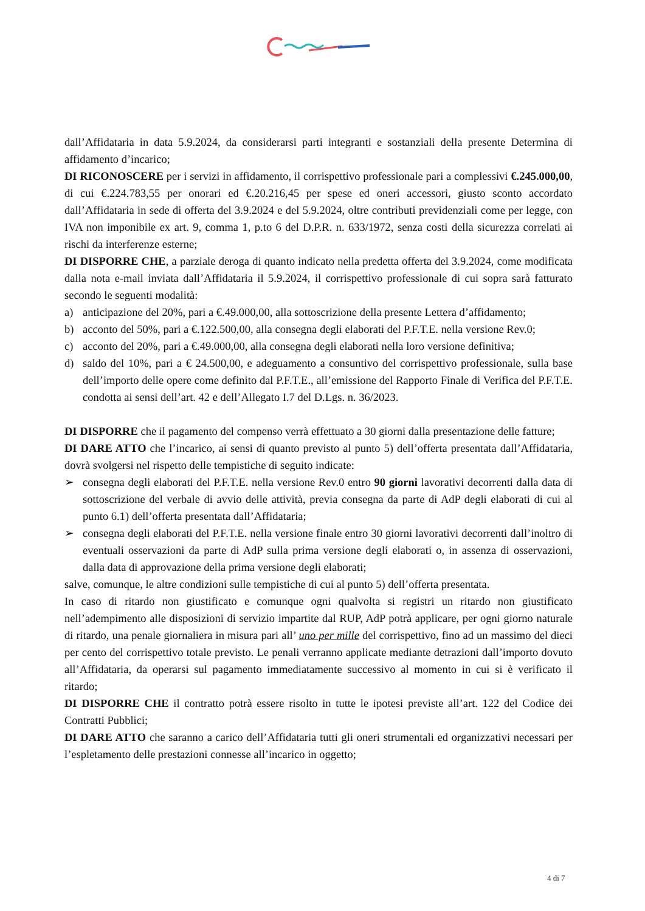dall’Affidataria in data 5.9.2024, da considerarsi parti integranti e sostanziali della presente Determina di affidamento d’incarico;
DI RICONOSCERE per i servizi in affidamento, il corrispettivo professionale pari a complessivi €.245.000,00, di cui €.224.783,55 per onorari ed €.20.216,45 per spese ed oneri accessori, giusto sconto accordato dall’Affidataria in sede di offerta del 3.9.2024 e del 5.9.2024, oltre contributi previdenziali come per legge, con IVA non imponibile ex art. 9, comma 1, p.to 6 del D.P.R. n. 633/1972, senza costi della sicurezza correlati ai rischi da interferenze esterne;
DI DISPORRE CHE, a parziale deroga di quanto indicato nella predetta offerta del 3.9.2024, come modificata dalla nota e-mail inviata dall’Affidataria il 5.9.2024, il corrispettivo professionale di cui sopra sarà fatturato secondo le seguenti modalità:
a) anticipazione del 20%, pari a €.49.000,00, alla sottoscrizione della presente Lettera d’affidamento;
b) acconto del 50%, pari a €.122.500,00, alla consegna degli elaborati del P.F.T.E. nella versione Rev.0;
c) acconto del 20%, pari a €.49.000,00, alla consegna degli elaborati nella loro versione definitiva;
d) saldo del 10%, pari a € 24.500,00, e adeguamento a consuntivo del corrispettivo professionale, sulla base dell’importo delle opere come definito dal P.F.T.E., all’emissione del Rapporto Finale di Verifica del P.F.T.E. condotta ai sensi dell’art. 42 e dell’Allegato I.7 del D.Lgs. n. 36/2023.
DI DISPORRE che il pagamento del compenso verrà effettuato a 30 giorni dalla presentazione delle fatture;
DI DARE ATTO che l’incarico, ai sensi di quanto previsto al punto 5) dell’offerta presentata dall’Affidataria, dovrà svolgersi nel rispetto delle tempistiche di seguito indicate:
➢ consegna degli elaborati del P.F.T.E. nella versione Rev.0 entro 90 giorni lavorativi decorrenti dalla data di sottoscrizione del verbale di avvio delle attività, previa consegna da parte di AdP degli elaborati di cui al punto 6.1) dell’offerta presentata dall’Affidataria;
➢ consegna degli elaborati del P.F.T.E. nella versione finale entro 30 giorni lavorativi decorrenti dall’inoltro di eventuali osservazioni da parte di AdP sulla prima versione degli elaborati o, in assenza di osservazioni, dalla data di approvazione della prima versione degli elaborati;
salve, comunque, le altre condizioni sulle tempistiche di cui al punto 5) dell’offerta presentata.
In caso di ritardo non giustificato e comunque ogni qualvolta si registri un ritardo non giustificato nell’adempimento alle disposizioni di servizio impartite dal RUP, AdP potrà applicare, per ogni giorno naturale di ritardo, una penale giornaliera in misura pari all’ uno per mille del corrispettivo, fino ad un massimo del dieci per cento del corrispettivo totale previsto. Le penali verranno applicate mediante detrazioni dall’importo dovuto all’Affidataria, da operarsi sul pagamento immediatamente successivo al momento in cui si è verificato il ritardo;
DI DISPORRE CHE il contratto potrà essere risolto in tutte le ipotesi previste all’art. 122 del Codice dei Contratti Pubblici;
DI DARE ATTO che saranno a carico dell’Affidataria tutti gli oneri strumentali ed organizzativi necessari per l’espletamento delle prestazioni connesse all’incarico in oggetto;
4 di 7